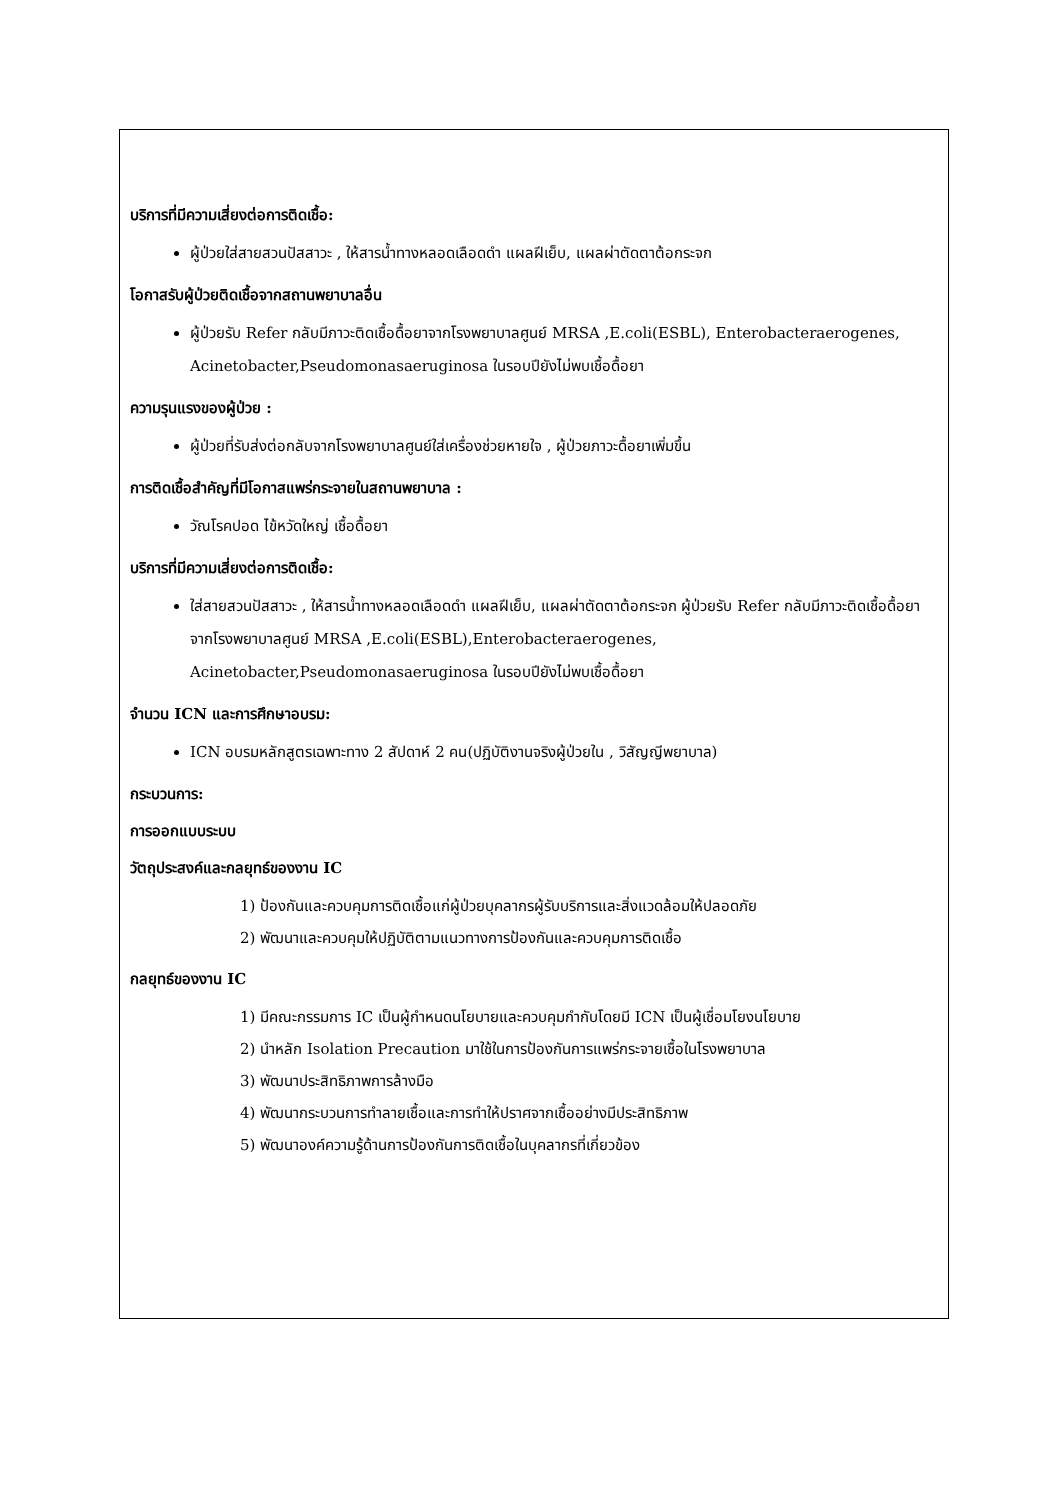บริการที่มีความเสี่ยงต่อการติดเชื้อ:
ผู้ป่วยใส่สายสวนปัสสาวะ , ให้สารน้ำทางหลอดเลือดดำ แผลฝีเย็บ, แผลผ่าตัดตาต้อกระจก
โอกาสรับผู้ป่วยติดเชื้อจากสถานพยาบาลอื่น
ผู้ป่วยรับ Refer กลับมีภาวะติดเชื้อดื้อยาจากโรงพยาบาลศูนย์ MRSA ,E.coli(ESBL), Enterobacteraerogenes, Acinetobacter,Pseudomonasaeruginosa ในรอบปียังไม่พบเชื้อดื้อยา
ความรุนแรงของผู้ป่วย :
ผู้ป่วยที่รับส่งต่อกลับจากโรงพยาบาลศูนย์ใส่เครื่องช่วยหายใจ , ผู้ป่วยภาวะดื้อยาเพิ่มขึ้น
การติดเชื้อสำคัญที่มีโอกาสแพร่กระจายในสถานพยาบาล :
วัณโรคปอด ไข้หวัดใหญ่ เชื้อดื้อยา
บริการที่มีความเสี่ยงต่อการติดเชื้อ:
ใส่สายสวนปัสสาวะ , ให้สารน้ำทางหลอดเลือดดำ แผลฝีเย็บ, แผลผ่าตัดตาต้อกระจก ผู้ป่วยรับ Refer กลับมีภาวะติดเชื้อดื้อยาจากโรงพยาบาลศูนย์ MRSA ,E.coli(ESBL),Enterobacteraerogenes, Acinetobacter,Pseudomonasaeruginosa ในรอบปียังไม่พบเชื้อดื้อยา
จำนวน ICN และการศึกษาอบรม:
ICN อบรมหลักสูตรเฉพาะทาง 2 สัปดาห์ 2 คน(ปฏิบัติงานจริงผู้ป่วยใน , วิสัญญีพยาบาล)
กระบวนการ:
การออกแบบระบบ
วัตถุประสงค์และกลยุทธ์ของงาน IC
1) ป้องกันและควบคุมการติดเชื้อแก่ผู้ป่วยบุคลากรผู้รับบริการและสิ่งแวดล้อมให้ปลอดภัย
2) พัฒนาและควบคุมให้ปฏิบัติตามแนวทางการป้องกันและควบคุมการติดเชื้อ
กลยุทธ์ของงาน IC
1) มีคณะกรรมการ IC เป็นผู้กำหนดนโยบายและควบคุมกำกับโดยมี ICN เป็นผู้เชื่อมโยงนโยบาย
2) นำหลัก Isolation Precaution มาใช้ในการป้องกันการแพร่กระจายเชื้อในโรงพยาบาล
3) พัฒนาประสิทธิภาพการล้างมือ
4) พัฒนากระบวนการทำลายเชื้อและการทำให้ปราศจากเชื้ออย่างมีประสิทธิภาพ
5) พัฒนาองค์ความรู้ด้านการป้องกันการติดเชื้อในบุคลากรที่เกี่ยวข้อง